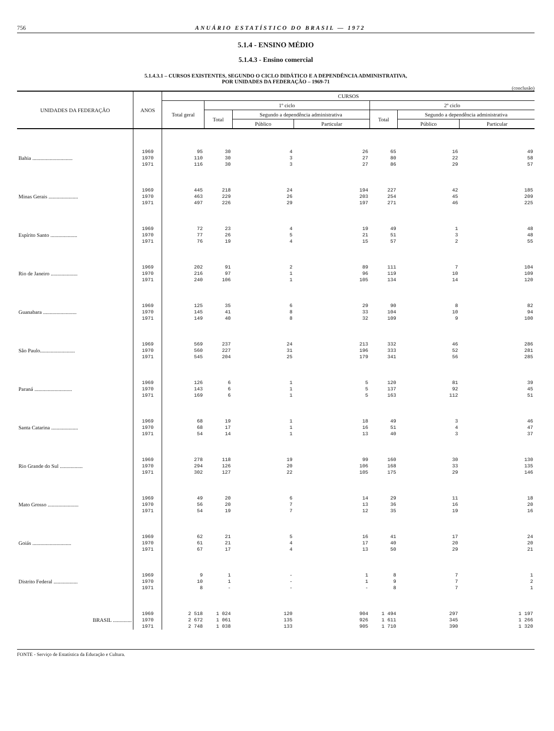756 ANUÁRIO ESTATÍSTICO DO BRASIL — 1972
5.1.4 - ENSINO MÉDIO
5.1.4.3 - Ensino comercial
5.1.4.3.1 – CURSOS EXISTENTES, SEGUNDO O CICLO DIDÁTICO E A DEPENDÊNCIA ADMINISTRATIVA,
POR UNIDADES DA FEDERAÇÃO – 1969-71
(conclusão)
| UNIDADES DA FEDERAÇÃO | ANOS | CURSOS | | | | | | |
| --- | --- | --- | --- | --- | --- | --- | --- | --- |
| | | Total geral | 1º ciclo | | | 2º ciclo | | |
| | | | Total | Segundo a dependência administrativa | | Total | Segundo a dependência administrativa | |
| | | | | Público | Particular | | Público | Particular |
| Bahia .............................. | 1969 | 95 | 30 | 4 | 26 | 65 | 16 | 49 |
| | 1970 | 110 | 30 | 3 | 27 | 80 | 22 | 58 |
| | 1971 | 116 | 30 | 3 | 27 | 86 | 29 | 57 |
| Minas Gerais ...................... | 1969 | 445 | 218 | 24 | 194 | 227 | 42 | 185 |
| | 1970 | 463 | 229 | 26 | 203 | 254 | 45 | 209 |
| | 1971 | 497 | 226 | 29 | 197 | 271 | 46 | 225 |
| Espírito Santo .................... | 1969 | 72 | 23 | 4 | 19 | 49 | 1 | 48 |
| | 1970 | 77 | 26 | 5 | 21 | 51 | 3 | 48 |
| | 1971 | 76 | 19 | 4 | 15 | 57 | 2 | 55 |
| Rio de Janeiro .................... | 1969 | 202 | 91 | 2 | 89 | 111 | 7 | 104 |
| | 1970 | 216 | 97 | 1 | 96 | 119 | 10 | 109 |
| | 1971 | 240 | 106 | 1 | 105 | 134 | 14 | 120 |
| Guanabara ......................... | 1969 | 125 | 35 | 6 | 29 | 90 | 8 | 82 |
| | 1970 | 145 | 41 | 8 | 33 | 104 | 10 | 94 |
| | 1971 | 149 | 40 | 8 | 32 | 109 | 9 | 100 |
| São Paulo.......................... | 1969 | 569 | 237 | 24 | 213 | 332 | 46 | 286 |
| | 1970 | 560 | 227 | 31 | 196 | 333 | 52 | 281 |
| | 1971 | 545 | 204 | 25 | 179 | 341 | 56 | 285 |
| Paraná ............................ | 1969 | 126 | 6 | 1 | 5 | 120 | 81 | 39 |
| | 1970 | 143 | 6 | 1 | 5 | 137 | 92 | 45 |
| | 1971 | 169 | 6 | 1 | 5 | 163 | 112 | 51 |
| Santa Catarina .................... | 1969 | 68 | 19 | 1 | 18 | 49 | 3 | 46 |
| | 1970 | 68 | 17 | 1 | 16 | 51 | 4 | 47 |
| | 1971 | 54 | 14 | 1 | 13 | 40 | 3 | 37 |
| Rio Grande do Sul ................. | 1969 | 278 | 118 | 19 | 99 | 160 | 30 | 130 |
| | 1970 | 294 | 126 | 20 | 106 | 168 | 33 | 135 |
| | 1971 | 302 | 127 | 22 | 105 | 175 | 29 | 146 |
| Mato Grosso ....................... | 1969 | 49 | 20 | 6 | 14 | 29 | 11 | 18 |
| | 1970 | 56 | 20 | 7 | 13 | 36 | 16 | 20 |
| | 1971 | 54 | 19 | 7 | 12 | 35 | 19 | 16 |
| Goiás ............................. | 1969 | 62 | 21 | 5 | 16 | 41 | 17 | 24 |
| | 1970 | 61 | 21 | 4 | 17 | 40 | 20 | 20 |
| | 1971 | 67 | 17 | 4 | 13 | 50 | 29 | 21 |
| Distrito Federal .................. | 1969 | 9 | 1 | - | 1 | 8 | 7 | 1 |
| | 1970 | 10 | 1 | - | 1 | 9 | 7 | 2 |
| | 1971 | 8 | - | - | - | 8 | 7 | 1 |
| BRASIL .............. | 1969 | 2 518 | 1 024 | 120 | 904 | 1 494 | 297 | 1 197 |
| | 1970 | 2 672 | 1 061 | 135 | 926 | 1 611 | 345 | 1 266 |
| | 1971 | 2 748 | 1 038 | 133 | 905 | 1 710 | 390 | 1 320 |
FONTE - Serviço de Estatística da Educação e Cultura.